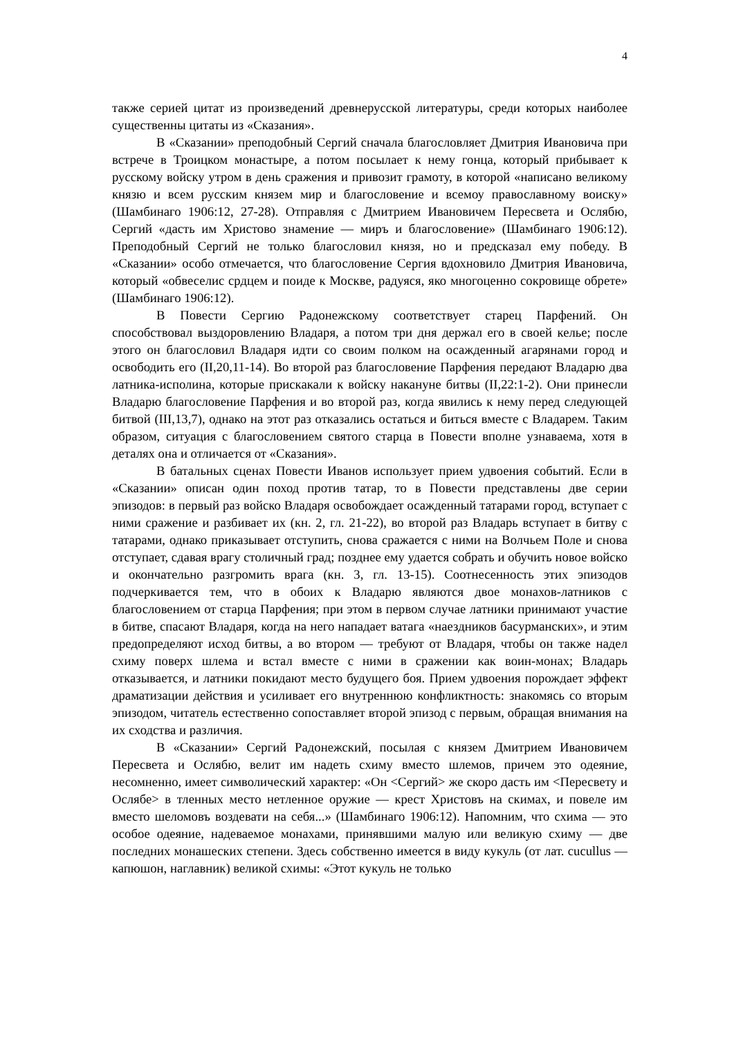4
также серией цитат из произведений древнерусской литературы, среди которых наиболее существенны цитаты из «Сказания».
В «Сказании» преподобный Сергий сначала благословляет Дмитрия Ивановича при встрече в Троицком монастыре, а потом посылает к нему гонца, который прибывает к русскому войску утром в день сражения и привозит грамоту, в которой «написано великому князю и всем русским князем мир и благословение и всемоу православному воиску» (Шамбинаго 1906:12, 27-28). Отправляя с Дмитрием Ивановичем Пересвета и Ослябю, Сергий «дасть им Христово знамение — миръ и благословение» (Шамбинаго 1906:12). Преподобный Сергий не только благословил князя, но и предсказал ему победу. В «Сказании» особо отмечается, что благословение Сергия вдохновило Дмитрия Ивановича, который «обвеселис срдцем и поиде к Москве, радуяся, яко многоценно сокровище обрете» (Шамбинаго 1906:12).
В Повести Сергию Радонежскому соответствует старец Парфений. Он способствовал выздоровлению Владаря, а потом три дня держал его в своей келье; после этого он благословил Владаря идти со своим полком на осажденный агарянами город и освободить его (II,20,11-14). Во второй раз благословение Парфения передают Владарю два латника-исполина, которые прискакали к войску накануне битвы (II,22:1-2). Они принесли Владарю благословение Парфения и во второй раз, когда явились к нему перед следующей битвой (III,13,7), однако на этот раз отказались остаться и биться вместе с Владарем. Таким образом, ситуация с благословением святого старца в Повести вполне узнаваема, хотя в деталях она и отличается от «Сказания».
В батальных сценах Повести Иванов использует прием удвоения событий. Если в «Сказании» описан один поход против татар, то в Повести представлены две серии эпизодов: в первый раз войско Владаря освобождает осажденный татарами город, вступает с ними сражение и разбивает их (кн. 2, гл. 21-22), во второй раз Владарь вступает в битву с татарами, однако приказывает отступить, снова сражается с ними на Волчьем Поле и снова отступает, сдавая врагу столичный град; позднее ему удается собрать и обучить новое войско и окончательно разгромить врага (кн. 3, гл. 13-15). Соотнесенность этих эпизодов подчеркивается тем, что в обоих к Владарю являются двое монахов-латников с благословением от старца Парфения; при этом в первом случае латники принимают участие в битве, спасают Владаря, когда на него нападает ватага «наездников басурманских», и этим предопределяют исход битвы, а во втором — требуют от Владаря, чтобы он также надел схиму поверх шлема и встал вместе с ними в сражении как воин-монах; Владарь отказывается, и латники покидают место будущего боя. Прием удвоения порождает эффект драматизации действия и усиливает его внутреннюю конфликтность: знакомясь со вторым эпизодом, читатель естественно сопоставляет второй эпизод с первым, обращая внимания на их сходства и различия.
В «Сказании» Сергий Радонежский, посылая с князем Дмитрием Ивановичем Пересвета и Ослябю, велит им надеть схиму вместо шлемов, причем это одеяние, несомненно, имеет символический характер: «Он <Сергий> же скоро дасть им <Пересвету и Ослябе> в тленных место нетленное оружие — крест Христовъ на скимах, и повеле им вместо шеломовъ воздевати на себя...» (Шамбинаго 1906:12). Напомним, что схима — это особое одеяние, надеваемое монахами, принявшими малую или великую схиму — две последних монашеских степени. Здесь собственно имеется в виду кукуль (от лат. cucullus — капюшон, наглавник) великой схимы: «Этот кукуль не только